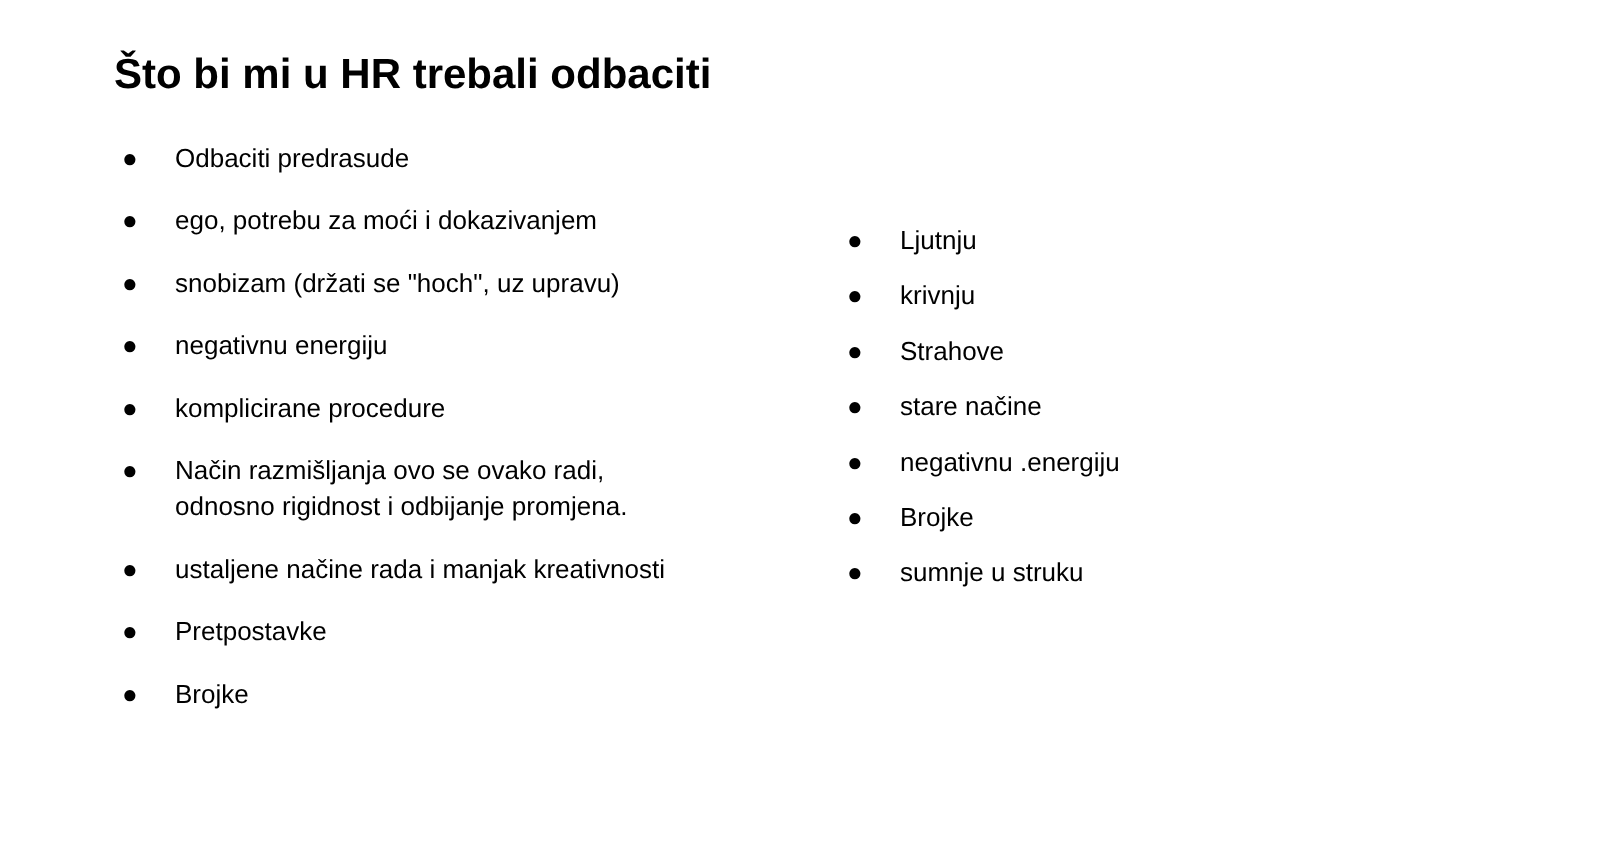Što bi mi u HR trebali odbaciti
● Odbaciti predrasude
● ego, potrebu za moći i dokazivanjem
● snobizam (držati se "hoch", uz upravu)
● negativnu energiju
● komplicirane procedure
● Način razmišljanja ovo se ovako radi, odnosno rigidnost i odbijanje promjena.
● ustaljene načine rada i manjak kreativnosti
● Pretpostavke
● Brojke
● Ljutnju
● krivnju
● Strahove
● stare načine
● negativnu .energiju
● Brojke
● sumnje u struku